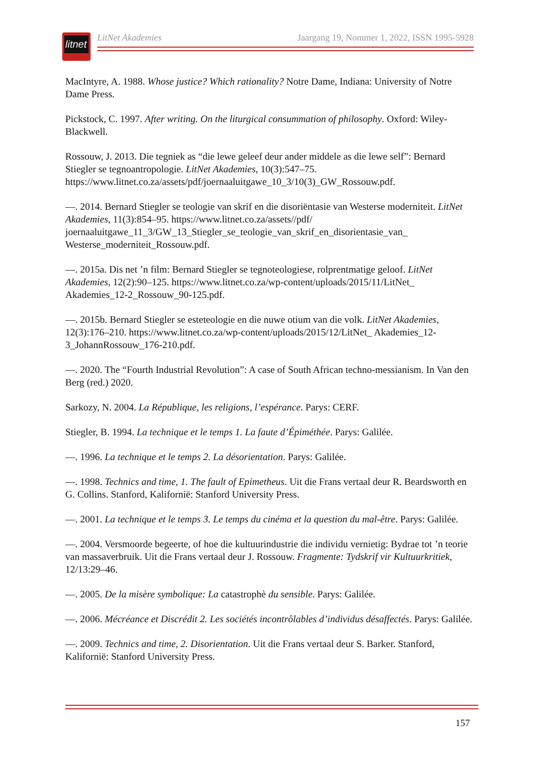litnet
LitNet Akademies Jaargang 19, Nommer 1, 2022, ISSN 1995-5928
MacIntyre, A. 1988. Whose justice? Which rationality? Notre Dame, Indiana: University of Notre Dame Press.
Pickstock, C. 1997. After writing. On the liturgical consummation of philosophy. Oxford: Wiley-Blackwell.
Rossouw, J. 2013. Die tegniek as “die lewe geleef deur ander middele as die lewe self”: Bernard Stiegler se tegnoantropologie. LitNet Akademies, 10(3):547–75. https://www.litnet.co.za/assets/pdf/joernaaluitgawe_10_3/10(3)_GW_Rossouw.pdf.
—. 2014. Bernard Stiegler se teologie van skrif en die disoriëntasie van Westerse moderniteit. LitNet Akademies, 11(3):854–95. https://www.litnet.co.za/assets//pdf/ joernaaluitgawe_11_3/GW_13_Stiegler_se_teologie_van_skrif_en_disorientasie_van_ Westerse_moderniteit_Rossouw.pdf.
—. 2015a. Dis net ’n film: Bernard Stiegler se tegnoteologiese, rolprentmatige geloof. LitNet Akademies, 12(2):90–125. https://www.litnet.co.za/wp-content/uploads/2015/11/LitNet_ Akademies_12-2_Rossouw_90-125.pdf.
—. 2015b. Bernard Stiegler se esteteologie en die nuwe otium van die volk. LitNet Akademies, 12(3):176–210. https://www.litnet.co.za/wp-content/uploads/2015/12/LitNet_ Akademies_12-3_JohannRossouw_176-210.pdf.
—. 2020. The “Fourth Industrial Revolution”: A case of South African techno-messianism. In Van den Berg (red.) 2020.
Sarkozy, N. 2004. La République, les religions, l’espérance. Parys: CERF.
Stiegler, B. 1994. La technique et le temps 1. La faute d’Épiméthée. Parys: Galilée.
—. 1996. La technique et le temps 2. La désorientation. Parys: Galilée.
—. 1998. Technics and time, 1. The fault of Epimetheus. Uit die Frans vertaal deur R. Beardsworth en G. Collins. Stanford, Kalifornië: Stanford University Press.
—. 2001. La technique et le temps 3. Le temps du cinéma et la question du mal-être. Parys: Galilée.
—. 2004. Versmoorde begeerte, of hoe die kultuurindustrie die individu vernietig: Bydrae tot ’n teorie van massaverbruik. Uit die Frans vertaal deur J. Rossouw. Fragmente: Tydskrif vir Kultuurkritiek, 12/13:29–46.
—. 2005. De la misère symbolique: La catastrophè du sensible. Parys: Galilée.
—. 2006. Mécréance et Discrédit 2. Les sociétés incontrôlables d’individus désaffectés. Parys: Galilée.
—. 2009. Technics and time, 2. Disorientation. Uit die Frans vertaal deur S. Barker. Stanford, Kalifornië: Stanford University Press.
157